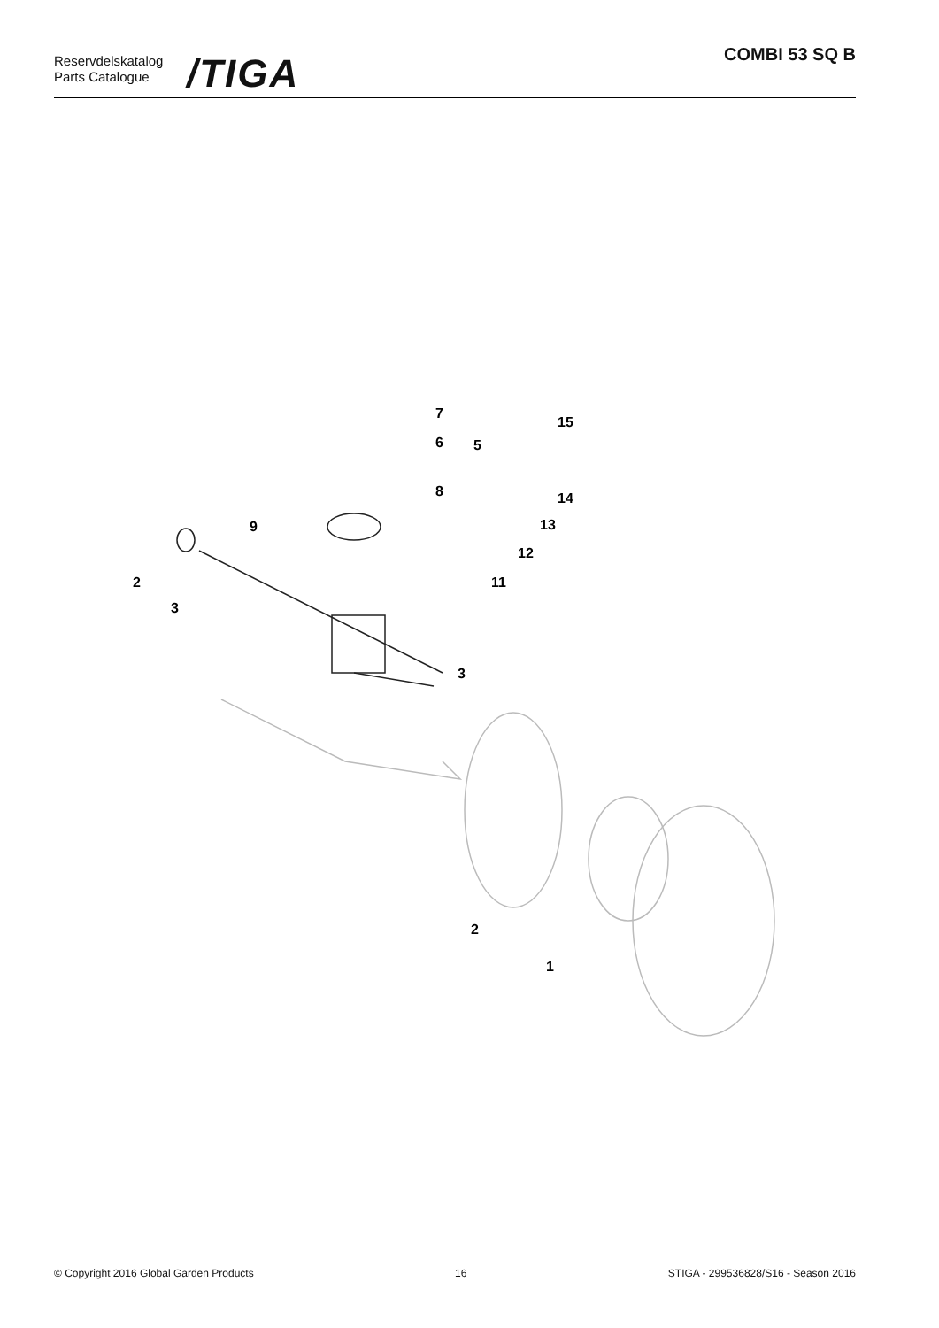Reservdelskatalog
Parts Catalogue
/TIGA
COMBI 53 SQ B
7
6
5
15
8
14
13
12
11
9
2
3
3
2
1
© Copyright 2016 Global Garden Products 16 STIGA - 299536828/S16 - Season 2016